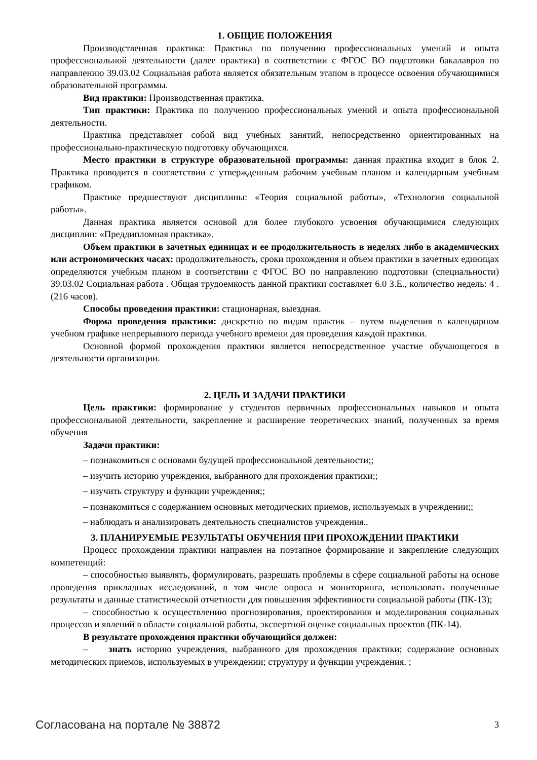1. ОБЩИЕ ПОЛОЖЕНИЯ
Производственная практика: Практика по получению профессиональных умений и опыта профессиональной деятельности (далее практика) в соответствии с ФГОС ВО подготовки бакалавров по направлению 39.03.02 Социальная работа является обязательным этапом в процессе освоения обучающимися образовательной программы.
Вид практики: Производственная практика.
Тип практики: Практика по получению профессиональных умений и опыта профессиональной деятельности.
Практика представляет собой вид учебных занятий, непосредственно ориентированных на профессионально-практическую подготовку обучающихся.
Место практики в структуре образовательной программы: данная практика входит в блок 2. Практика проводится в соответствии с утвержденным рабочим учебным планом и календарным учебным графиком.
Практике предшествуют дисциплины: «Теория социальной работы», «Технология социальной работы».
Данная практика является основой для более глубокого усвоения обучающимися следующих дисциплин: «Преддипломная практика».
Объем практики в зачетных единицах и ее продолжительность в неделях либо в академических или астрономических часах: продолжительность, сроки прохождения и объем практики в зачетных единицах определяются учебным планом в соответствии с ФГОС ВО по направлению подготовки (специальности) 39.03.02 Социальная работа . Общая трудоемкость данной практики составляет 6.0 З.Е., количество недель: 4 . (216 часов).
Способы проведения практики: стационарная, выездная.
Форма проведения практики: дискретно по видам практик – путем выделения в календарном учебном графике непрерывного периода учебного времени для проведения каждой практики.
Основной формой прохождения практики является непосредственное участие обучающегося в деятельности организации.
2. ЦЕЛЬ И ЗАДАЧИ ПРАКТИКИ
Цель практики: формирование у студентов первичных профессиональных навыков и опыта профессиональной деятельности, закрепление и расширение теоретических знаний, полученных за время обучения
Задачи практики:
– познакомиться с основами будущей профессиональной деятельности;;
– изучить историю учреждения, выбранного для прохождения практики;;
– изучить структуру и функции учреждения;;
– познакомиться с содержанием основных методических приемов, используемых в учреждении;;
– наблюдать и анализировать деятельность специалистов учреждения..
3. ПЛАНИРУЕМЫЕ РЕЗУЛЬТАТЫ ОБУЧЕНИЯ ПРИ ПРОХОЖДЕНИИ ПРАКТИКИ
Процесс прохождения практики направлен на поэтапное формирование и закрепление следующих компетенций:
– способностью выявлять, формулировать, разрешать проблемы в сфере социальной работы на основе проведения прикладных исследований, в том числе опроса и мониторинга, использовать полученные результаты и данные статистической отчетности для повышения эффективности социальной работы (ПК-13);
– способностью к осуществлению прогнозирования, проектирования и моделирования социальных процессов и явлений в области социальной работы, экспертной оценке социальных проектов (ПК-14).
В результате прохождения практики обучающийся должен:
– знать историю учреждения, выбранного для прохождения практики; содержание основных методических приемов, используемых в учреждении; структуру и функции учреждения. ;
Согласована на портале № 38872 3